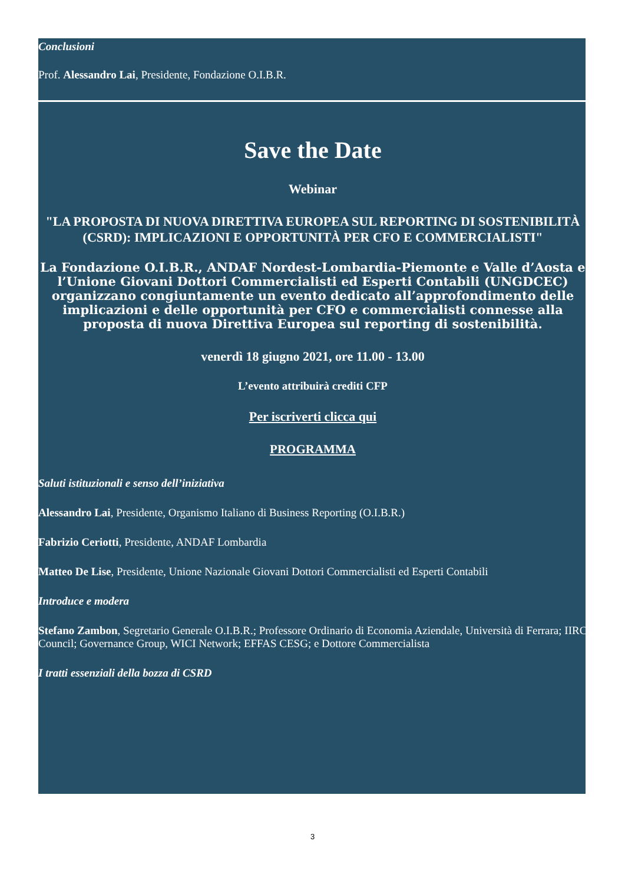Conclusioni
Prof. Alessandro Lai, Presidente, Fondazione O.I.B.R.
Save the Date
Webinar
"LA PROPOSTA DI NUOVA DIRETTIVA EUROPEA SUL REPORTING DI SOSTENIBILITÀ (CSRD): IMPLICAZIONI E OPPORTUNITÀ PER CFO E COMMERCIALISTI"
La Fondazione O.I.B.R., ANDAF Nordest-Lombardia-Piemonte e Valle d’Aosta e l’Unione Giovani Dottori Commercialisti ed Esperti Contabili (UNGDCEC) organizzano congiuntamente un evento dedicato all’approfondimento delle implicazioni e delle opportunità per CFO e commercialisti connesse alla proposta di nuova Direttiva Europea sul reporting di sostenibilità.
venerdì 18 giugno 2021, ore 11.00 - 13.00
L’evento attribuirà crediti CFP
Per iscriverti clicca qui
PROGRAMMA
Saluti istituzionali e senso dell’iniziativa
Alessandro Lai, Presidente, Organismo Italiano di Business Reporting (O.I.B.R.)
Fabrizio Ceriotti, Presidente, ANDAF Lombardia
Matteo De Lise, Presidente, Unione Nazionale Giovani Dottori Commercialisti ed Esperti Contabili
Introduce e modera
Stefano Zambon, Segretario Generale O.I.B.R.; Professore Ordinario di Economia Aziendale, Università di Ferrara; IIRC Council; Governance Group, WICI Network; EFFAS CESG; e Dottore Commercialista
I tratti essenziali della bozza di CSRD
3